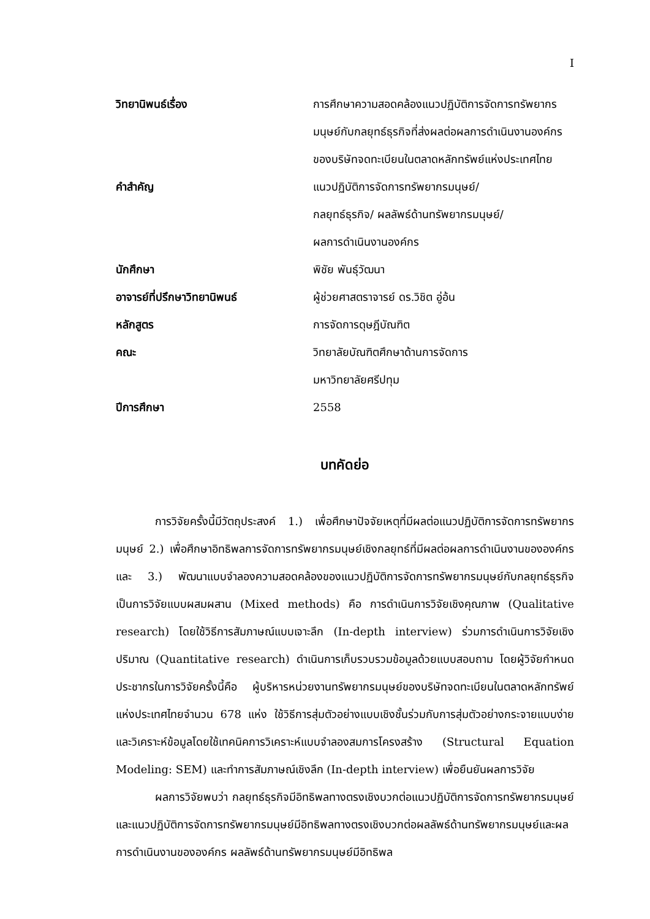I
| วิทยานิพนธ์เรื่อง | การศึกษาความสอดคล้องแนวปฏิบัติการจัดการทรัพยากรมนุษย์กับกลยุทธ์ธุรกิจที่ส่งผลต่อผลการดำเนินงานองค์กรของบริษัทจดทะเบียนในตลาดหลักทรัพย์แห่งประเทศไทย |
| คำสำคัญ | แนวปฏิบัติการจัดการทรัพยากรมนุษย์/ กลยุทธ์ธุรกิจ/ ผลลัพธ์ด้านทรัพยากรมนุษย์/ ผลการดำเนินงานองค์กร |
| นักศึกษา | พิชัย พันธุ์วัฒนา |
| อาจารย์ที่ปรึกษาวิทยานิพนธ์ | ผู้ช่วยศาสตราจารย์ ดร.วิชิต อู่อ้น |
| หลักสูตร | การจัดการดุษฎีบัณฑิต |
| คณะ | วิทยาลัยบัณฑิตศึกษาด้านการจัดการ มหาวิทยาลัยศรีปทุม |
| ปีการศึกษา | 2558 |
บทคัดย่อ
การวิจัยครั้งนี้มีวัตถุประสงค์ 1.) เพื่อศึกษาปัจจัยเหตุที่มีผลต่อแนวปฏิบัติการจัดการทรัพยากรมนุษย์ 2.) เพื่อศึกษาอิทธิพลการจัดการทรัพยากรมนุษย์เชิงกลยุทธ์ที่มีผลต่อผลการดำเนินงานขององค์กร และ 3.) พัฒนาแบบจำลองความสอดคล้องของแนวปฏิบัติการจัดการทรัพยากรมนุษย์กับกลยุทธ์ธุรกิจ เป็นการวิจัยแบบผสมผสาน (Mixed methods) คือ การดำเนินการวิจัยเชิงคุณภาพ (Qualitative research) โดยใช้วิธีการสัมภาษณ์แบบเจาะลึก (In-depth interview) ร่วมการดำเนินการวิจัยเชิงปริมาณ (Quantitative research) ดำเนินการเก็บรวบรวมข้อมูลด้วยแบบสอบถาม โดยผู้วิจัยกำหนดประชากรในการวิจัยครั้งนี้คือ ผู้บริหารหน่วยงานทรัพยากรมนุษย์ของบริษัทจดทะเบียนในตลาดหลักทรัพย์แห่งประเทศไทยจำนวน 678 แห่ง ใช้วิธีการสุ่มตัวอย่างแบบเชิงชั้นร่วมกับการสุ่มตัวอย่างกระจายแบบง่ายและวิเคราะห์ข้อมูลโดยใช้เทคนิคการวิเคราะห์แบบจำลองสมการโครงสร้าง (Structural Equation Modeling: SEM) และทำการสัมภาษณ์เชิงลึก (In-depth interview) เพื่อยืนยันผลการวิจัย
ผลการวิจัยพบว่า กลยุทธ์ธุรกิจมีอิทธิพลทางตรงเชิงบวกต่อแนวปฏิบัติการจัดการทรัพยากรมนุษย์และแนวปฏิบัติการจัดการทรัพยากรมนุษย์มีอิทธิพลทางตรงเชิงบวกต่อผลลัพธ์ด้านทรัพยากรมนุษย์และผลการดำเนินงานขององค์กร ผลลัพธ์ด้านทรัพยากรมนุษย์มีอิทธิพล